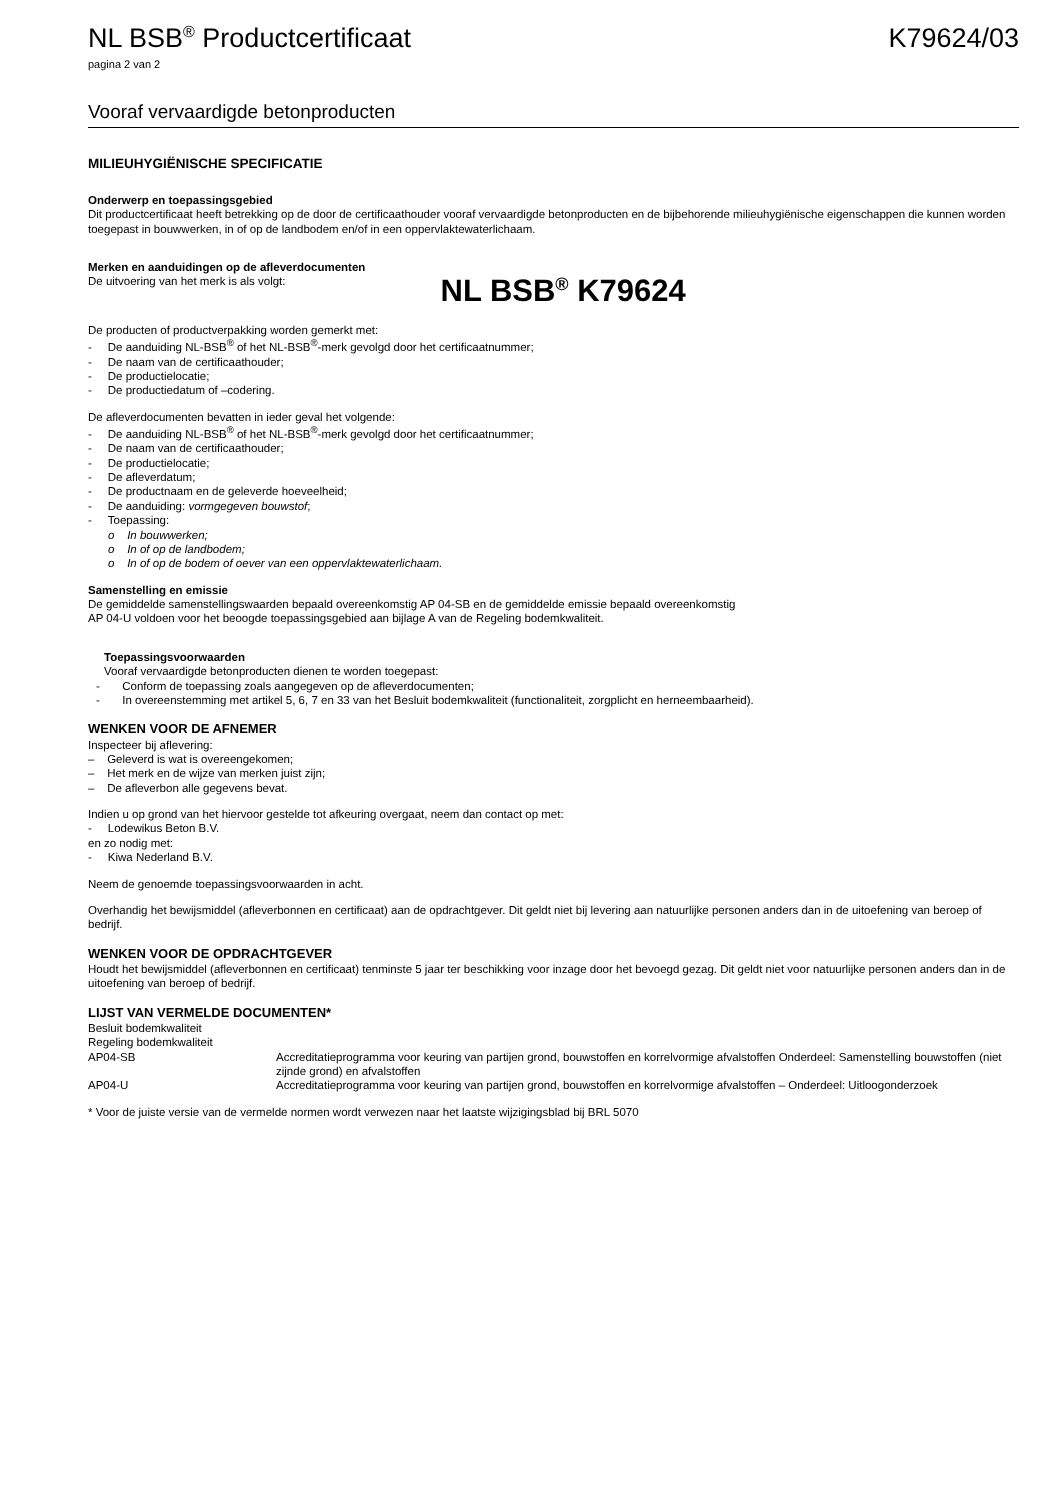NL BSB<sup>®</sup> Productcertificaat K79624/03
pagina 2 van 2
Vooraf vervaardigde betonproducten
MILIEUHYGIËNISCHE SPECIFICATIE
Onderwerp en toepassingsgebied
Dit productcertificaat heeft betrekking op de door de certificaathouder vooraf vervaardigde betonproducten en de bijbehorende milieuhygiënische eigenschappen die kunnen worden toegepast in bouwwerken, in of op de landbodem en/of in een oppervlaktewaterlichaam.
Merken en aanduidingen op de afleverdocumenten
De uitvoering van het merk is als volgt:
NL BSB<sup>®</sup> K79624
De producten of productverpakking worden gemerkt met:
- De aanduiding NL-BSB<sup>®</sup> of het NL-BSB<sup>®</sup>-merk gevolgd door het certificaatnummer;
- De naam van de certificaathouder;
- De productielocatie;
- De productiedatum of –codering.
De afleverdocumenten bevatten in ieder geval het volgende:
- De aanduiding NL-BSB<sup>®</sup> of het NL-BSB<sup>®</sup>-merk gevolgd door het certificaatnummer;
- De naam van de certificaathouder;
- De productielocatie;
- De afleverdatum;
- De productnaam en de geleverde hoeveelheid;
- De aanduiding: vormgegeven bouwstof;
- Toepassing:
o In bouwwerken;
o In of op de landbodem;
o In of op de bodem of oever van een oppervlaktewaterlichaam.
Samenstelling en emissie
De gemiddelde samenstellingswaarden bepaald overeenkomstig AP 04-SB en de gemiddelde emissie bepaald overeenkomstig
AP 04-U voldoen voor het beoogde toepassingsgebied aan bijlage A van de Regeling bodemkwaliteit.
Toepassingsvoorwaarden
Vooraf vervaardigde betonproducten dienen te worden toegepast:
- Conform de toepassing zoals aangegeven op de afleverdocumenten;
- In overeenstemming met artikel 5, 6, 7 en 33 van het Besluit bodemkwaliteit (functionaliteit, zorgplicht en herneembaarheid).
WENKEN VOOR DE AFNEMER
Inspecteer bij aflevering:
– Geleverd is wat is overeengekomen;
– Het merk en de wijze van merken juist zijn;
– De afleverbon alle gegevens bevat.
Indien u op grond van het hiervoor gestelde tot afkeuring overgaat, neem dan contact op met:
- Lodewikus Beton B.V.
en zo nodig met:
- Kiwa Nederland B.V.
Neem de genoemde toepassingsvoorwaarden in acht.
Overhandig het bewijsmiddel (afleverbonnen en certificaat) aan de opdrachtgever. Dit geldt niet bij levering aan natuurlijke personen anders dan in de uitoefening van beroep of bedrijf.
WENKEN VOOR DE OPDRACHTGEVER
Houdt het bewijsmiddel (afleverbonnen en certificaat) tenminste 5 jaar ter beschikking voor inzage door het bevoegd gezag. Dit geldt niet voor natuurlijke personen anders dan in de uitoefening van beroep of bedrijf.
LIJST VAN VERMELDE DOCUMENTEN*
| Besluit bodemkwaliteit | |
| Regeling bodemkwaliteit | |
| AP04-SB | Accreditatieprogramma voor keuring van partijen grond, bouwstoffen en korrelvormige afvalstoffen Onderdeel: Samenstelling bouwstoffen (niet zijnde grond) en afvalstoffen |
| AP04-U | Accreditatieprogramma voor keuring van partijen grond, bouwstoffen en korrelvormige afvalstoffen – Onderdeel: Uitloogonderzoek |
* Voor de juiste versie van de vermelde normen wordt verwezen naar het laatste wijzigingsblad bij BRL 5070